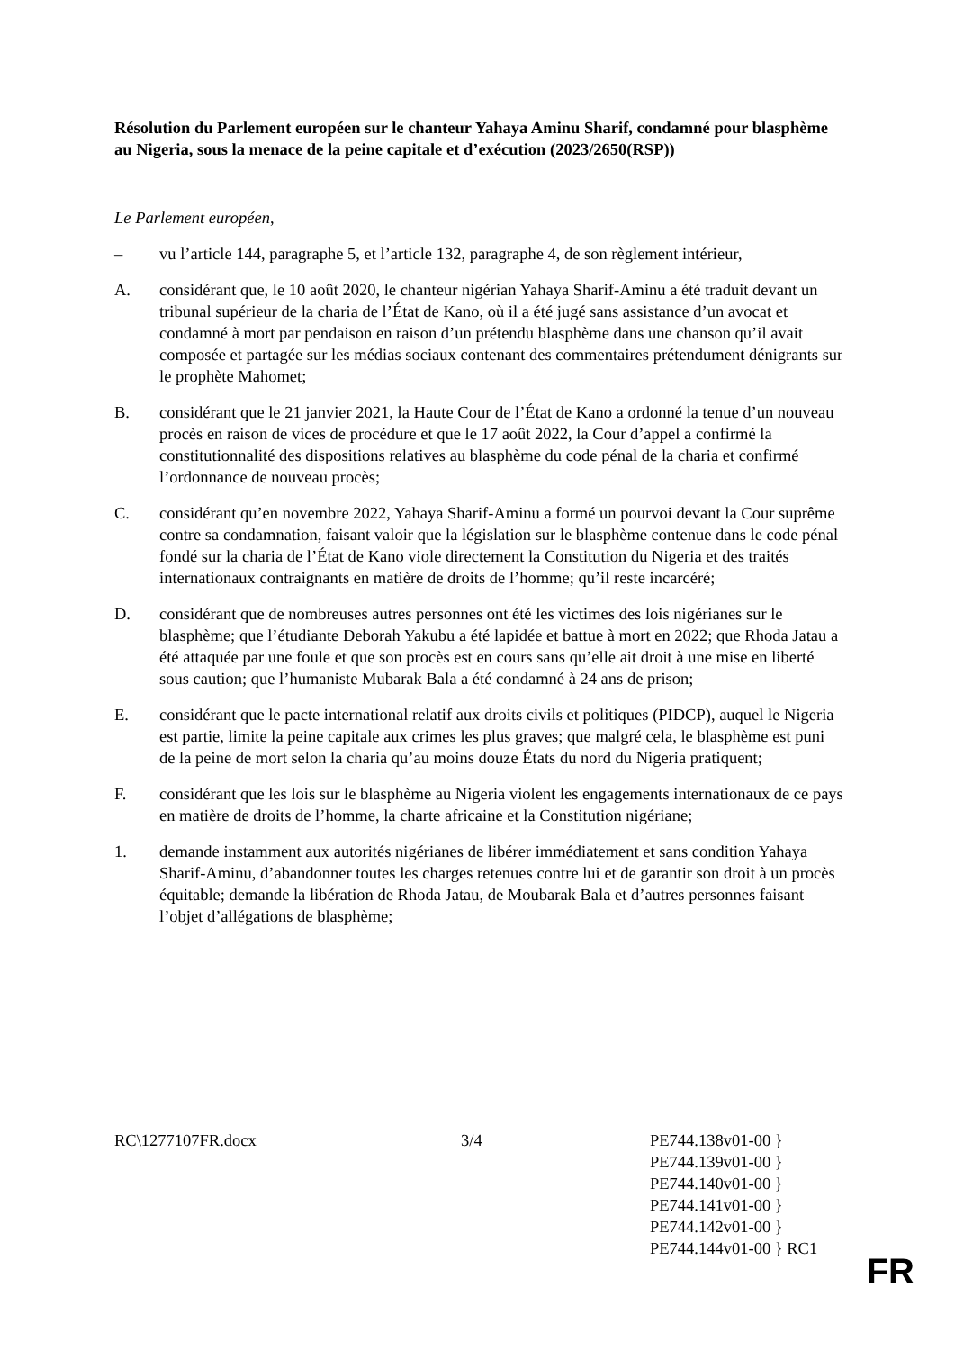Résolution du Parlement européen sur le chanteur Yahaya Aminu Sharif, condamné pour blasphème au Nigeria, sous la menace de la peine capitale et d’exécution (2023/2650(RSP))
Le Parlement européen,
– vu l’article 144, paragraphe 5, et l’article 132, paragraphe 4, de son règlement intérieur,
A. considérant que, le 10 août 2020, le chanteur nigérian Yahaya Sharif-Aminu a été traduit devant un tribunal supérieur de la charia de l’État de Kano, où il a été jugé sans assistance d’un avocat et condamné à mort par pendaison en raison d’un prétendu blasphème dans une chanson qu’il avait composée et partagée sur les médias sociaux contenant des commentaires prétendument dénigrants sur le prophète Mahomet;
B. considérant que le 21 janvier 2021, la Haute Cour de l’État de Kano a ordonné la tenue d’un nouveau procès en raison de vices de procédure et que le 17 août 2022, la Cour d’appel a confirmé la constitutionnalité des dispositions relatives au blasphème du code pénal de la charia et confirmé l’ordonnance de nouveau procès;
C. considérant qu’en novembre 2022, Yahaya Sharif-Aminu a formé un pourvoi devant la Cour suprême contre sa condamnation, faisant valoir que la législation sur le blasphème contenue dans le code pénal fondé sur la charia de l’État de Kano viole directement la Constitution du Nigeria et des traités internationaux contraignants en matière de droits de l’homme; qu’il reste incarcéré;
D. considérant que de nombreuses autres personnes ont été les victimes des lois nigérianes sur le blasphème; que l’étudiante Deborah Yakubu a été lapidée et battue à mort en 2022; que Rhoda Jatau a été attaquée par une foule et que son procès est en cours sans qu’elle ait droit à une mise en liberté sous caution; que l’humaniste Mubarak Bala a été condamné à 24 ans de prison;
E. considérant que le pacte international relatif aux droits civils et politiques (PIDCP), auquel le Nigeria est partie, limite la peine capitale aux crimes les plus graves; que malgré cela, le blasphème est puni de la peine de mort selon la charia qu’au moins douze États du nord du Nigeria pratiquent;
F. considérant que les lois sur le blasphème au Nigeria violent les engagements internationaux de ce pays en matière de droits de l’homme, la charte africaine et la Constitution nigériane;
1. demande instamment aux autorités nigérianes de libérer immédiatement et sans condition Yahaya Sharif-Aminu, d’abandonner toutes les charges retenues contre lui et de garantir son droit à un procès équitable; demande la libération de Rhoda Jatau, de Moubarak Bala et d’autres personnes faisant l’objet d’allégations de blasphème;
RC\1277107FR.docx 3/4 PE744.138v01-00 }
PE744.139v01-00 }
PE744.140v01-00 }
PE744.141v01-00 }
PE744.142v01-00 }
PE744.144v01-00 } RC1
FR